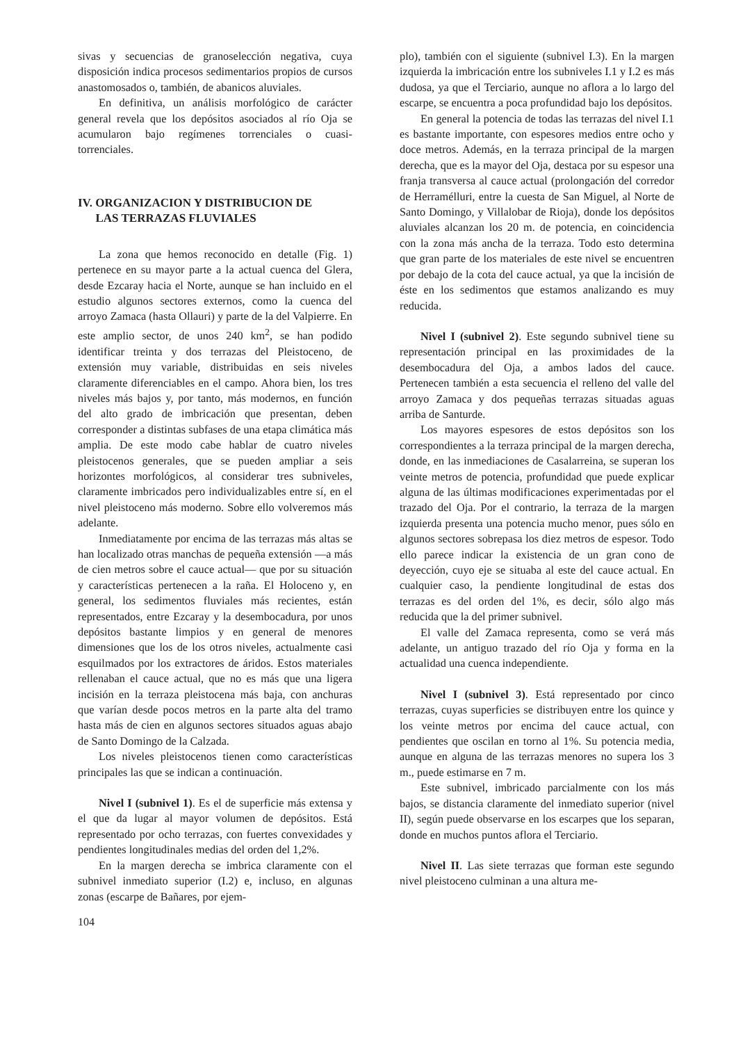sivas y secuencias de granoselección negativa, cuya disposición indica procesos sedimentarios propios de cursos anastomosados o, también, de abanicos aluviales.
En definitiva, un análisis morfológico de carácter general revela que los depósitos asociados al río Oja se acumularon bajo regímenes torrenciales o cuasi-torrenciales.
IV. ORGANIZACION Y DISTRIBUCION DE
LAS TERRAZAS FLUVIALES
La zona que hemos reconocido en detalle (Fig. 1) pertenece en su mayor parte a la actual cuenca del Glera, desde Ezcaray hacia el Norte, aunque se han incluido en el estudio algunos sectores externos, como la cuenca del arroyo Zamaca (hasta Ollauri) y parte de la del Valpierre. En este amplio sector, de unos 240 km<sup>2</sup>, se han podido identificar treinta y dos terrazas del Pleistoceno, de extensión muy variable, distribuidas en seis niveles claramente diferenciables en el campo. Ahora bien, los tres niveles más bajos y, por tanto, más modernos, en función del alto grado de imbricación que presentan, deben corresponder a distintas subfases de una etapa climática más amplia. De este modo cabe hablar de cuatro niveles pleistocenos generales, que se pueden ampliar a seis horizontes morfológicos, al considerar tres subniveles, claramente imbricados pero individualizables entre sí, en el nivel pleistoceno más moderno. Sobre ello volveremos más adelante.
Inmediatamente por encima de las terrazas más altas se han localizado otras manchas de pequeña extensión —a más de cien metros sobre el cauce actual— que por su situación y características pertenecen a la raña. El Holoceno y, en general, los sedimentos fluviales más recientes, están representados, entre Ezcaray y la desembocadura, por unos depósitos bastante limpios y en general de menores dimensiones que los de los otros niveles, actualmente casi esquilmados por los extractores de áridos. Estos materiales rellenaban el cauce actual, que no es más que una ligera incisión en la terraza pleistocena más baja, con anchuras que varían desde pocos metros en la parte alta del tramo hasta más de cien en algunos sectores situados aguas abajo de Santo Domingo de la Calzada.
Los niveles pleistocenos tienen como características principales las que se indican a continuación.
Nivel I (subnivel 1). Es el de superficie más extensa y el que da lugar al mayor volumen de depósitos. Está representado por ocho terrazas, con fuertes convexidades y pendientes longitudinales medias del orden del 1,2%.
En la margen derecha se imbrica claramente con el subnivel inmediato superior (I.2) e, incluso, en algunas zonas (escarpe de Bañares, por ejem-
plo), también con el siguiente (subnivel I.3). En la margen izquierda la imbricación entre los subniveles I.1 y I.2 es más dudosa, ya que el Terciario, aunque no aflora a lo largo del escarpe, se encuentra a poca profundidad bajo los depósitos.
En general la potencia de todas las terrazas del nivel I.1 es bastante importante, con espesores medios entre ocho y doce metros. Además, en la terraza principal de la margen derecha, que es la mayor del Oja, destaca por su espesor una franja transversa al cauce actual (prolongación del corredor de Herramélluri, entre la cuesta de San Miguel, al Norte de Santo Domingo, y Villalobar de Rioja), donde los depósitos aluviales alcanzan los 20 m. de potencia, en coincidencia con la zona más ancha de la terraza. Todo esto determina que gran parte de los materiales de este nivel se encuentren por debajo de la cota del cauce actual, ya que la incisión de éste en los sedimentos que estamos analizando es muy reducida.
Nivel I (subnivel 2). Este segundo subnivel tiene su representación principal en las proximidades de la desembocadura del Oja, a ambos lados del cauce. Pertenecen también a esta secuencia el relleno del valle del arroyo Zamaca y dos pequeñas terrazas situadas aguas arriba de Santurde.
Los mayores espesores de estos depósitos son los correspondientes a la terraza principal de la margen derecha, donde, en las inmediaciones de Casalarreina, se superan los veinte metros de potencia, profundidad que puede explicar alguna de las últimas modificaciones experimentadas por el trazado del Oja. Por el contrario, la terraza de la margen izquierda presenta una potencia mucho menor, pues sólo en algunos sectores sobrepasa los diez metros de espesor. Todo ello parece indicar la existencia de un gran cono de deyección, cuyo eje se situaba al este del cauce actual. En cualquier caso, la pendiente longitudinal de estas dos terrazas es del orden del 1%, es decir, sólo algo más reducida que la del primer subnivel.
El valle del Zamaca representa, como se verá más adelante, un antiguo trazado del río Oja y forma en la actualidad una cuenca independiente.
Nivel I (subnivel 3). Está representado por cinco terrazas, cuyas superficies se distribuyen entre los quince y los veinte metros por encima del cauce actual, con pendientes que oscilan en torno al 1%. Su potencia media, aunque en alguna de las terrazas menores no supera los 3 m., puede estimarse en 7 m.
Este subnivel, imbricado parcialmente con los más bajos, se distancia claramente del inmediato superior (nivel II), según puede observarse en los escarpes que los separan, donde en muchos puntos aflora el Terciario.
Nivel II. Las siete terrazas que forman este segundo nivel pleistoceno culminan a una altura me-
104